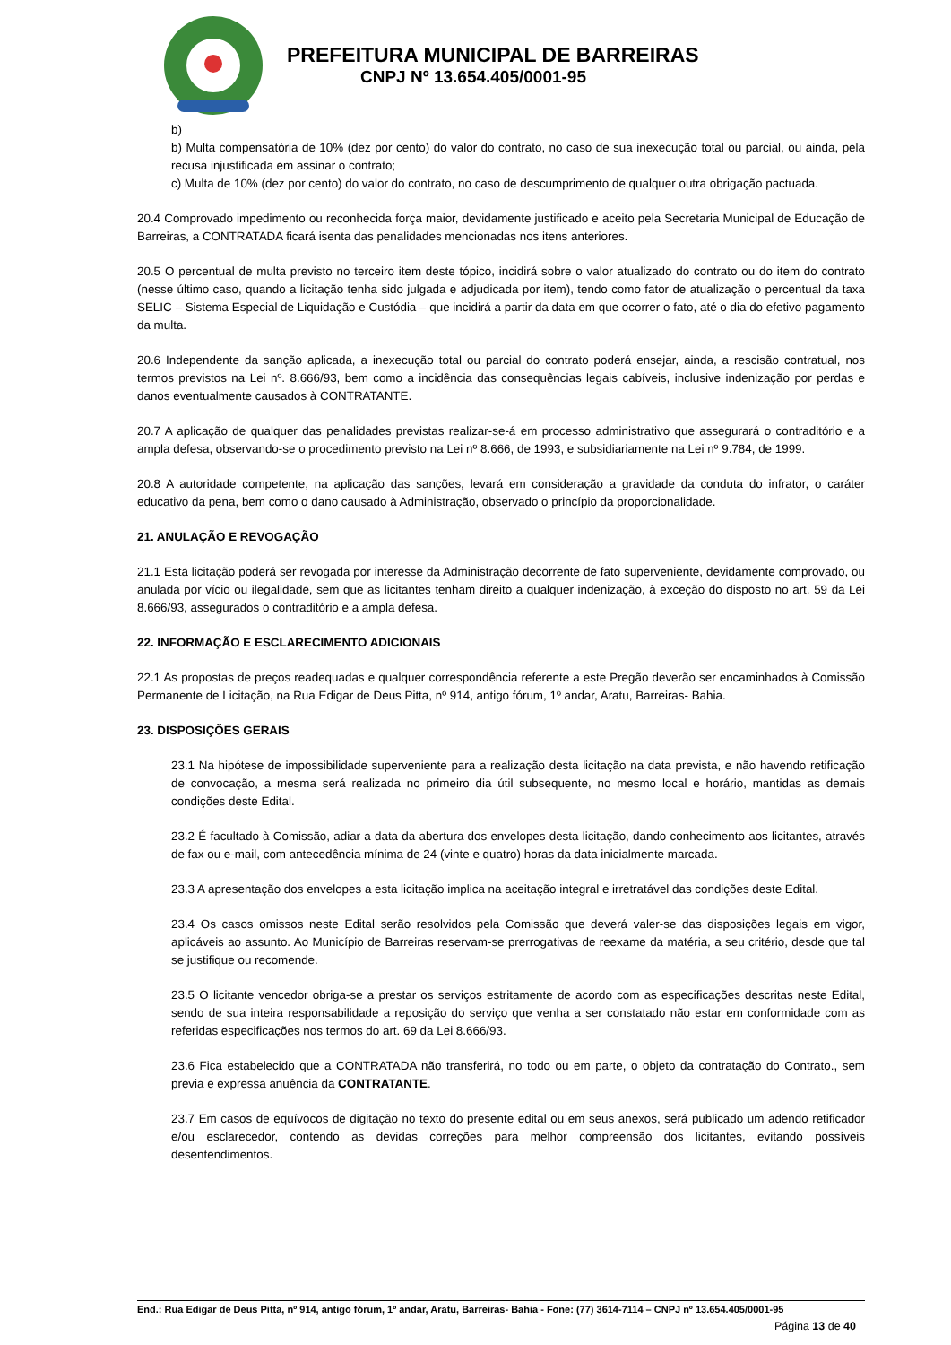PREFEITURA MUNICIPAL DE BARREIRAS
CNPJ Nº 13.654.405/0001-95
b)
b) Multa compensatória de 10% (dez por cento) do valor do contrato, no caso de sua inexecução total ou parcial, ou ainda, pela recusa injustificada em assinar o contrato;
c) Multa de 10% (dez por cento) do valor do contrato, no caso de descumprimento de qualquer outra obrigação pactuada.
20.4 Comprovado impedimento ou reconhecida força maior, devidamente justificado e aceito pela Secretaria Municipal de Educação de Barreiras, a CONTRATADA ficará isenta das penalidades mencionadas nos itens anteriores.
20.5 O percentual de multa previsto no terceiro item deste tópico, incidirá sobre o valor atualizado do contrato ou do item do contrato (nesse último caso, quando a licitação tenha sido julgada e adjudicada por item), tendo como fator de atualização o percentual da taxa SELIC – Sistema Especial de Liquidação e Custódia – que incidirá a partir da data em que ocorrer o fato, até o dia do efetivo pagamento da multa.
20.6 Independente da sanção aplicada, a inexecução total ou parcial do contrato poderá ensejar, ainda, a rescisão contratual, nos termos previstos na Lei nº. 8.666/93, bem como a incidência das consequências legais cabíveis, inclusive indenização por perdas e danos eventualmente causados à CONTRATANTE.
20.7 A aplicação de qualquer das penalidades previstas realizar-se-á em processo administrativo que assegurará o contraditório e a ampla defesa, observando-se o procedimento previsto na Lei nº 8.666, de 1993, e subsidiariamente na Lei nº 9.784, de 1999.
20.8 A autoridade competente, na aplicação das sanções, levará em consideração a gravidade da conduta do infrator, o caráter educativo da pena, bem como o dano causado à Administração, observado o princípio da proporcionalidade.
21. ANULAÇÃO E REVOGAÇÃO
21.1 Esta licitação poderá ser revogada por interesse da Administração decorrente de fato superveniente, devidamente comprovado, ou anulada por vício ou ilegalidade, sem que as licitantes tenham direito a qualquer indenização, à exceção do disposto no art. 59 da Lei 8.666/93, assegurados o contraditório e a ampla defesa.
22. INFORMAÇÃO E ESCLARECIMENTO ADICIONAIS
22.1 As propostas de preços readequadas e qualquer correspondência referente a este Pregão deverão ser encaminhados à Comissão Permanente de Licitação, na Rua Edigar de Deus Pitta, nº 914, antigo fórum, 1º andar, Aratu, Barreiras- Bahia.
23. DISPOSIÇÕES GERAIS
23.1 Na hipótese de impossibilidade superveniente para a realização desta licitação na data prevista, e não havendo retificação de convocação, a mesma será realizada no primeiro dia útil subsequente, no mesmo local e horário, mantidas as demais condições deste Edital.
23.2 É facultado à Comissão, adiar a data da abertura dos envelopes desta licitação, dando conhecimento aos licitantes, através de fax ou e-mail, com antecedência mínima de 24 (vinte e quatro) horas da data inicialmente marcada.
23.3 A apresentação dos envelopes a esta licitação implica na aceitação integral e irretratável das condições deste Edital.
23.4 Os casos omissos neste Edital serão resolvidos pela Comissão que deverá valer-se das disposições legais em vigor, aplicáveis ao assunto. Ao Município de Barreiras reservam-se prerrogativas de reexame da matéria, a seu critério, desde que tal se justifique ou recomende.
23.5 O licitante vencedor obriga-se a prestar os serviços estritamente de acordo com as especificações descritas neste Edital, sendo de sua inteira responsabilidade a reposição do serviço que venha a ser constatado não estar em conformidade com as referidas especificações nos termos do art. 69 da Lei 8.666/93.
23.6 Fica estabelecido que a CONTRATADA não transferirá, no todo ou em parte, o objeto da contratação do Contrato., sem previa e expressa anuência da CONTRATANTE.
23.7 Em casos de equívocos de digitação no texto do presente edital ou em seus anexos, será publicado um adendo retificador e/ou esclarecedor, contendo as devidas correções para melhor compreensão dos licitantes, evitando possíveis desentendimentos.
End.: Rua Edigar de Deus Pitta, nº 914, antigo fórum, 1º andar, Aratu, Barreiras- Bahia - Fone: (77) 3614-7114 – CNPJ nº 13.654.405/0001-95
Página 13 de 40